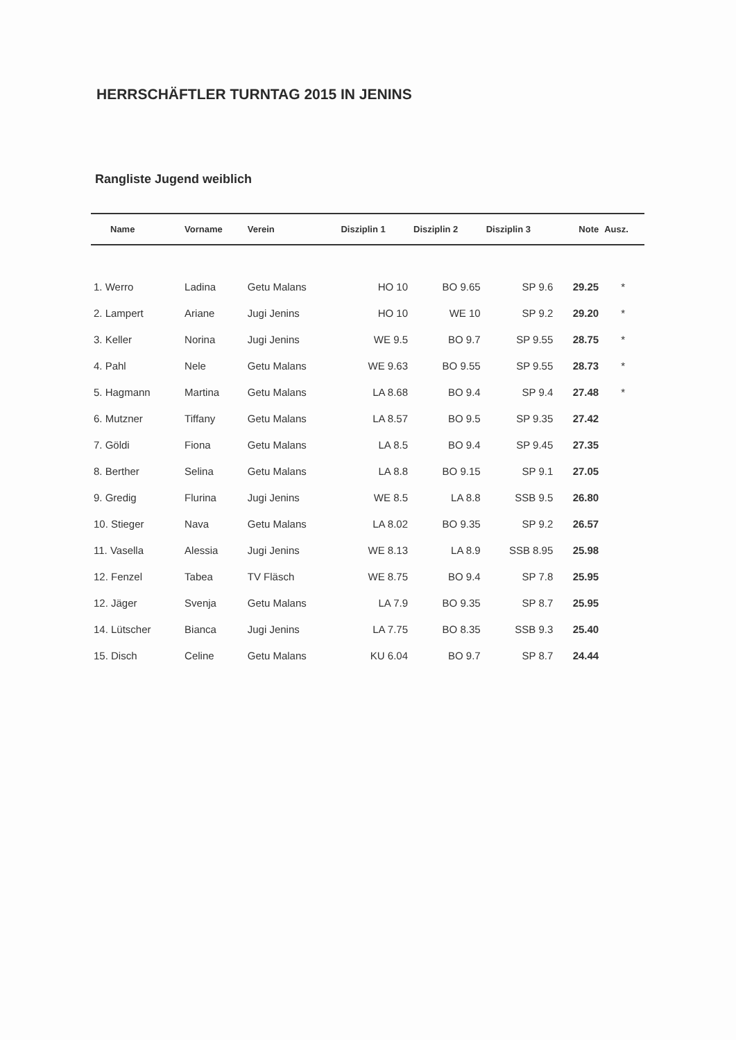HERRSCHÄFTLER TURNTAG 2015 IN JENINS
Rangliste Jugend weiblich
| Name | Vorname | Verein | Disziplin 1 | Disziplin 2 | Disziplin 3 | Note | Ausz. |
| --- | --- | --- | --- | --- | --- | --- | --- |
| 1. Werro | Ladina | Getu Malans | HO 10 | BO 9.65 | SP 9.6 | 29.25 | * |
| 2. Lampert | Ariane | Jugi Jenins | HO 10 | WE 10 | SP 9.2 | 29.20 | * |
| 3. Keller | Norina | Jugi Jenins | WE 9.5 | BO 9.7 | SP 9.55 | 28.75 | * |
| 4. Pahl | Nele | Getu Malans | WE 9.63 | BO 9.55 | SP 9.55 | 28.73 | * |
| 5. Hagmann | Martina | Getu Malans | LA 8.68 | BO 9.4 | SP 9.4 | 27.48 | * |
| 6. Mutzner | Tiffany | Getu Malans | LA 8.57 | BO 9.5 | SP 9.35 | 27.42 | |
| 7. Göldi | Fiona | Getu Malans | LA 8.5 | BO 9.4 | SP 9.45 | 27.35 | |
| 8. Berther | Selina | Getu Malans | LA 8.8 | BO 9.15 | SP 9.1 | 27.05 | |
| 9. Gredig | Flurina | Jugi Jenins | WE 8.5 | LA 8.8 | SSB 9.5 | 26.80 | |
| 10. Stieger | Nava | Getu Malans | LA 8.02 | BO 9.35 | SP 9.2 | 26.57 | |
| 11. Vasella | Alessia | Jugi Jenins | WE 8.13 | LA 8.9 | SSB 8.95 | 25.98 | |
| 12. Fenzel | Tabea | TV Fläsch | WE 8.75 | BO 9.4 | SP 7.8 | 25.95 | |
| 12. Jäger | Svenja | Getu Malans | LA 7.9 | BO 9.35 | SP 8.7 | 25.95 | |
| 14. Lütscher | Bianca | Jugi Jenins | LA 7.75 | BO 8.35 | SSB 9.3 | 25.40 | |
| 15. Disch | Celine | Getu Malans | KU 6.04 | BO 9.7 | SP 8.7 | 24.44 | |